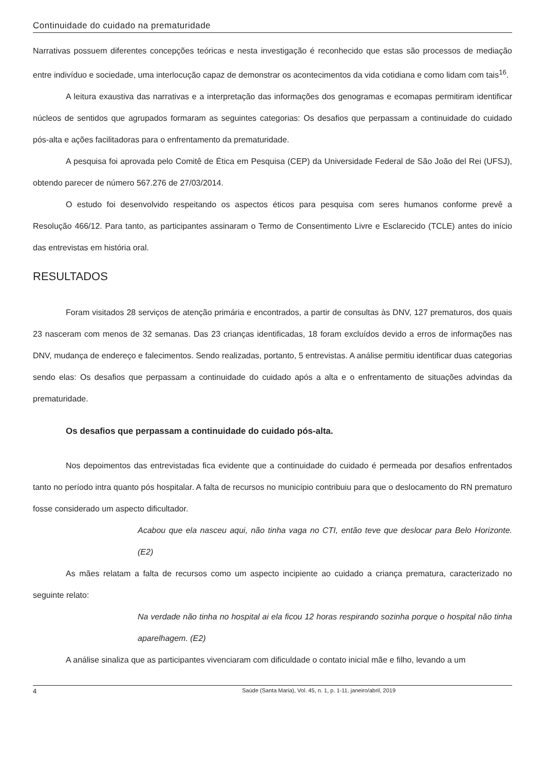Continuidade do cuidado na prematuridade
Narrativas possuem diferentes concepções teóricas e nesta investigação é reconhecido que estas são processos de mediação entre indivíduo e sociedade, uma interlocução capaz de demonstrar os acontecimentos da vida cotidiana e como lidam com tais<sup>16</sup>.
A leitura exaustiva das narrativas e a interpretação das informações dos genogramas e ecomapas permitiram identificar núcleos de sentidos que agrupados formaram as seguintes categorias: Os desafios que perpassam a continuidade do cuidado pós-alta e ações facilitadoras para o enfrentamento da prematuridade.
A pesquisa foi aprovada pelo Comitê de Ética em Pesquisa (CEP) da Universidade Federal de São João del Rei (UFSJ), obtendo parecer de número 567.276 de 27/03/2014.
O estudo foi desenvolvido respeitando os aspectos éticos para pesquisa com seres humanos conforme prevê a Resolução 466/12. Para tanto, as participantes assinaram o Termo de Consentimento Livre e Esclarecido (TCLE) antes do início das entrevistas em história oral.
RESULTADOS
Foram visitados 28 serviços de atenção primária e encontrados, a partir de consultas às DNV, 127 prematuros, dos quais 23 nasceram com menos de 32 semanas. Das 23 crianças identificadas, 18 foram excluídos devido a erros de informações nas DNV, mudança de endereço e falecimentos. Sendo realizadas, portanto, 5 entrevistas. A análise permitiu identificar duas categorias sendo elas: Os desafios que perpassam a continuidade do cuidado após a alta e o enfrentamento de situações advindas da prematuridade.
Os desafios que perpassam a continuidade do cuidado pós-alta.
Nos depoimentos das entrevistadas fica evidente que a continuidade do cuidado é permeada por desafios enfrentados tanto no período intra quanto pós hospitalar. A falta de recursos no município contribuiu para que o deslocamento do RN prematuro fosse considerado um aspecto dificultador.
Acabou que ela nasceu aqui, não tinha vaga no CTI, então teve que deslocar para Belo Horizonte. (E2)
As mães relatam a falta de recursos como um aspecto incipiente ao cuidado a criança prematura, caracterizado no seguinte relato:
Na verdade não tinha no hospital ai ela ficou 12 horas respirando sozinha porque o hospital não tinha aparelhagem. (E2)
A análise sinaliza que as participantes vivenciaram com dificuldade o contato inicial mãe e filho, levando a um
4 Saúde (Santa Maria), Vol. 45, n. 1, p. 1-11, janeiro/abril, 2019